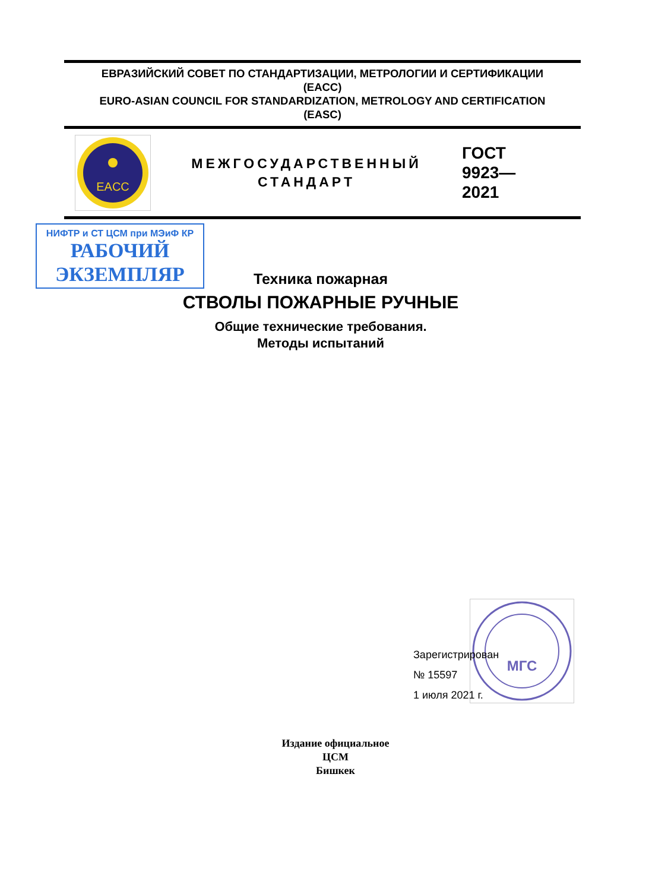ЕВРАЗИЙСКИЙ СОВЕТ ПО СТАНДАРТИЗАЦИИ, МЕТРОЛОГИИ И СЕРТИФИКАЦИИ
(EACC)
EURO-ASIAN COUNCIL FOR STANDARDIZATION, METROLOGY AND CERTIFICATION
(EASC)
EACC
МЕЖГОСУДАРСТВЕННЫЙ
СТАНДАРТ
ГОСТ
9923—
2021
НИФТР и СТ ЦСМ при МЭиФ КР
РАБОЧИЙ
ЭКЗЕМПЛЯР
Техника пожарная
СТВОЛЫ ПОЖАРНЫЕ РУЧНЫЕ
Общие технические требования.
Методы испытаний
МГС
Зарегистрирован
№ 15597
1 июля 2021 г.
Издание официальное
ЦСМ
Бишкек